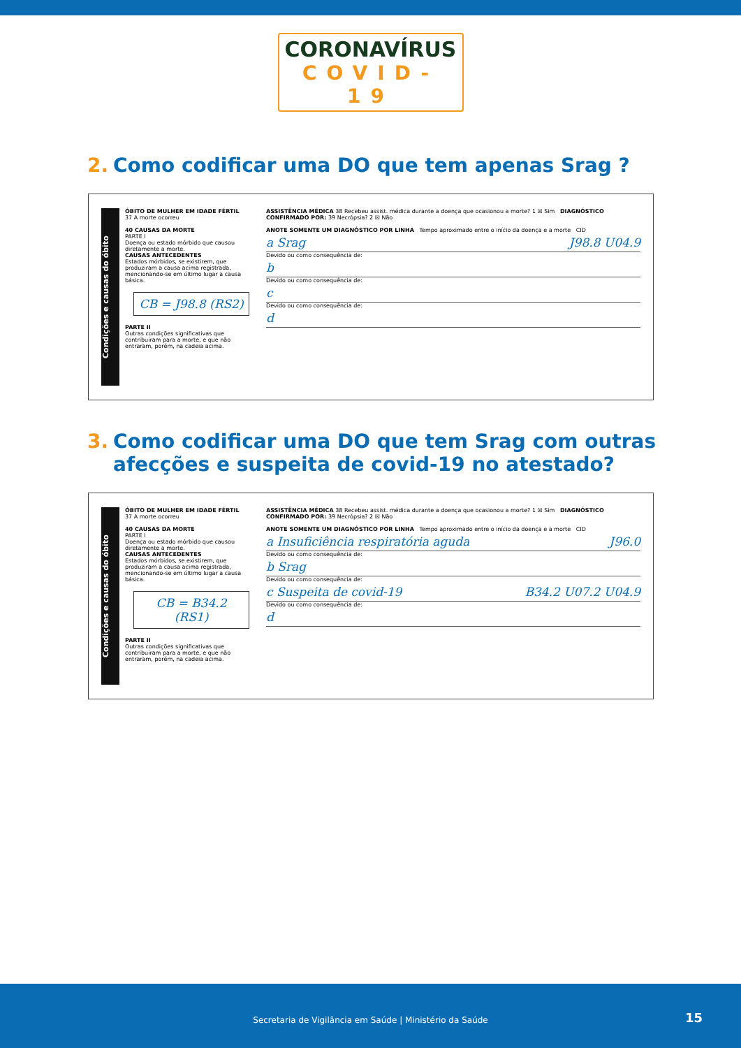CORONAVÍRUS
COVID-19
2. Como codificar uma DO que tem apenas Srag ?
Condições e causas do óbito
ÓBITO DE MULHER EM IDADE FÉRTIL
37 A morte ocorreu
40 CAUSAS DA MORTE
PARTE I
Doença ou estado mórbido que causou diretamente a morte.
CAUSAS ANTECEDENTES
Estados mórbidos, se existirem, que produziram a causa acima registrada, mencionando-se em último lugar a causa básica.
CB = J98.8 (RS2)
PARTE II
Outras condições significativas que contribuiram para a morte, e que não entraram, porém, na cadeia acima.
ASSISTÊNCIA MÉDICA 38 Recebeu assist. médica durante a doença que ocasionou a morte? 1 ☒ Sim DIAGNÓSTICO CONFIRMADO POR: 39 Necrópsia? 2 ☒ Não
ANOTE SOMENTE UM DIAGNÓSTICO POR LINHA Tempo aproximado entre o início da doença e a morte CID
a Srag J98.8 U04.9
Devido ou como consequência de:
b
Devido ou como consequência de:
c
Devido ou como consequência de:
d
3. Como codificar uma DO que tem Srag com outras afecções e suspeita de covid-19 no atestado?
Condições e causas do óbito
ÓBITO DE MULHER EM IDADE FÉRTIL
37 A morte ocorreu
40 CAUSAS DA MORTE
PARTE I
Doença ou estado mórbido que causou diretamente a morte.
CAUSAS ANTECEDENTES
Estados mórbidos, se existirem, que produziram a causa acima registrada, mencionando-se em último lugar a causa básica.
CB = B34.2 (RS1)
PARTE II
Outras condições significativas que contribuiram para a morte, e que não entraram, porém, na cadeia acima.
ASSISTÊNCIA MÉDICA 38 Recebeu assist. médica durante a doença que ocasionou a morte? 1 ☒ Sim DIAGNÓSTICO CONFIRMADO POR: 39 Necrópsia? 2 ☒ Não
ANOTE SOMENTE UM DIAGNÓSTICO POR LINHA Tempo aproximado entre o início da doença e a morte CID
a Insuficiência respiratória aguda J96.0
Devido ou como consequência de:
b Srag
Devido ou como consequência de:
c Suspeita de covid-19 B34.2 U07.2 U04.9
Devido ou como consequência de:
d
Secretaria de Vigilância em Saúde | Ministério da Saúde
15